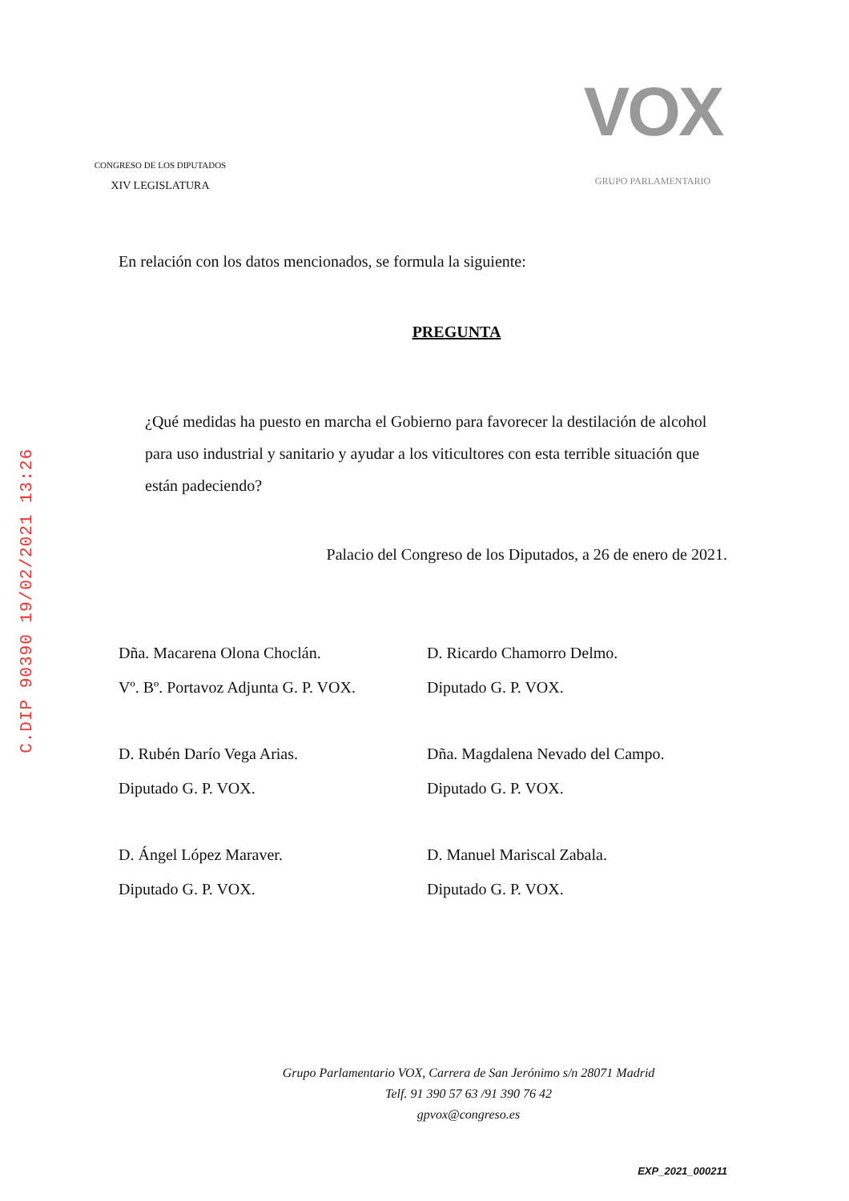C.DIP 90390 19/02/2021 13:26
CONGRESO DE LOS DIPUTADOS
XIV LEGISLATURA
VOX
GRUPO PARLAMENTARIO
En relación con los datos mencionados, se formula la siguiente:
PREGUNTA
¿Qué medidas ha puesto en marcha el Gobierno para favorecer la destilación de alcohol para uso industrial y sanitario y ayudar a los viticultores con esta terrible situación que están padeciendo?
Palacio del Congreso de los Diputados, a 26 de enero de 2021.
Dña. Macarena Olona Choclán.
Vº. Bº. Portavoz Adjunta G. P. VOX.
D. Ricardo Chamorro Delmo.
Diputado G. P. VOX.
D. Rubén Darío Vega Arias.
Diputado G. P. VOX.
Dña. Magdalena Nevado del Campo.
Diputado G. P. VOX.
D. Ángel López Maraver.
Diputado G. P. VOX.
D. Manuel Mariscal Zabala.
Diputado G. P. VOX.
Grupo Parlamentario VOX, Carrera de San Jerónimo s/n 28071 Madrid
Telf. 91 390 57 63 /91 390 76 42
gpvox@congreso.es
EXP_2021_000211